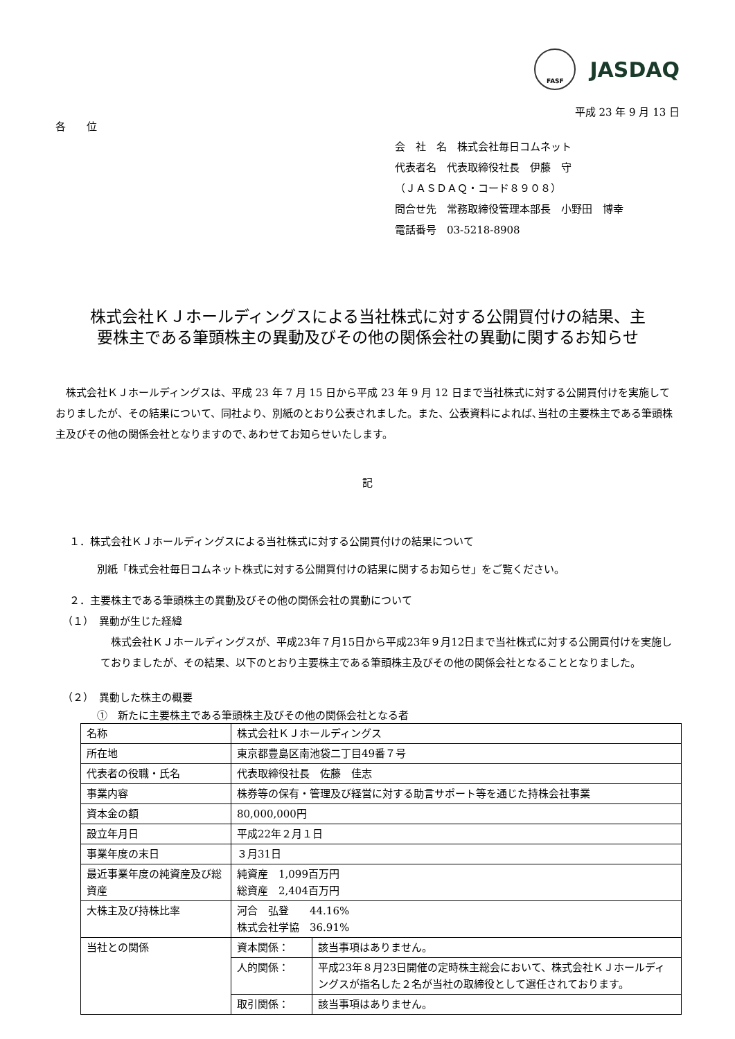FASF JASDAQ
平成 23 年 9 月 13 日
各　　位
会　社　名　株式会社毎日コムネット
代表者名　代表取締役社長　伊藤　守
（ＪＡＳＤＡＱ・コード８９０８）
問合せ先　常務取締役管理本部長　小野田　博幸
電話番号　03-5218-8908
株式会社ＫＪホールディングスによる当社株式に対する公開買付けの結果、主
要株主である筆頭株主の異動及びその他の関係会社の異動に関するお知らせ
　株式会社ＫＪホールディングスは、平成 23 年 7 月 15 日から平成 23 年 9 月 12 日まで当社株式に対する公開買付けを実施しておりましたが、その結果について、同社より、別紙のとおり公表されました。また、公表資料によれば､当社の主要株主である筆頭株主及びその他の関係会社となりますので､あわせてお知らせいたします。
記
１．株式会社ＫＪホールディングスによる当社株式に対する公開買付けの結果について
別紙「株式会社毎日コムネット株式に対する公開買付けの結果に関するお知らせ」をご覧ください。
２．主要株主である筆頭株主の異動及びその他の関係会社の異動について
（１）　異動が生じた経緯
　株式会社ＫＪホールディングスが、平成23年７月15日から平成23年９月12日まで当社株式に対する公開買付けを実施しておりましたが、その結果、以下のとおり主要株主である筆頭株主及びその他の関係会社となることとなりました。
（２）　異動した株主の概要
①　新たに主要株主である筆頭株主及びその他の関係会社となる者
| 名称 | 株式会社ＫＪホールディングス | |
| 所在地 | 東京都豊島区南池袋二丁目49番７号 | |
| 代表者の役職・氏名 | 代表取締役社長 佐藤 佳志 | |
| 事業内容 | 株券等の保有・管理及び経営に対する助言サポート等を通じた持株会社事業 | |
| 資本金の額 | 80,000,000円 | |
| 設立年月日 | 平成22年２月１日 | |
| 事業年度の末日 | ３月31日 | |
| 最近事業年度の純資産及び総資産 | 純資産 1,099百万円 総資産 2,404百万円 | |
| 大株主及び持株比率 | 河合 弘登 44.16% 株式会社学協 36.91% | |
| 当社との関係 | 資本関係： | 該当事項はありません。 |
| | 人的関係： | 平成23年８月23日開催の定時株主総会において、株式会社ＫＪホールディングスが指名した２名が当社の取締役として選任されております。 |
| | 取引関係： | 該当事項はありません。 |